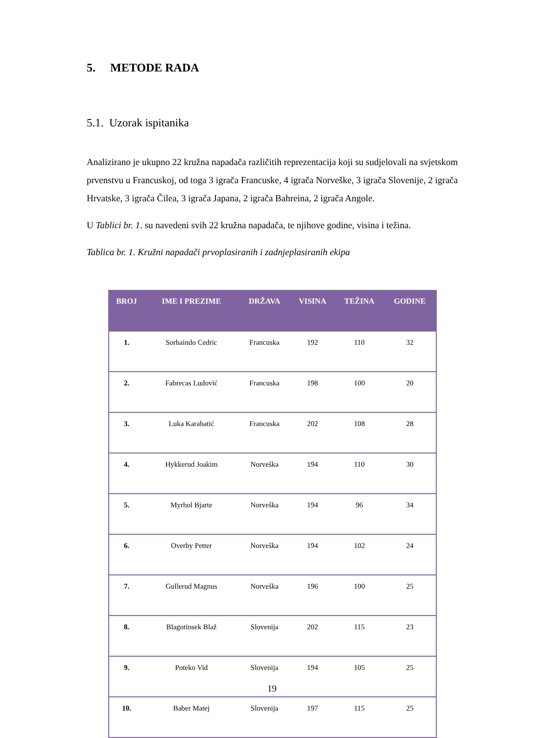5. METODE RADA
5.1. Uzorak ispitanika
Analizirano je ukupno 22 kružna napadača različitih reprezentacija koji su sudjelovali na svjetskom prvenstvu u Francuskoj, od toga 3 igrača Francuske, 4 igrača Norveške, 3 igrača Slovenije, 2 igrača Hrvatske, 3 igrača Čilea, 3 igrača Japana, 2 igrača Bahreina, 2 igrača Angole.
U Tablici br. 1. su navedeni svih 22 kružna napadača, te njihove godine, visina i težina.
Tablica br. 1. Kružni napadači prvoplasiranih i zadnjeplasiranih ekipa
| BROJ | IME I PREZIME | DRŽAVA | VISINA | TEŽINA | GODINE |
| --- | --- | --- | --- | --- | --- |
| 1. | Sorhaindo Cedric | Francuska | 192 | 110 | 32 |
| 2. | Fabrecas Ludović | Francuska | 198 | 100 | 20 |
| 3. | Luka Karabatić | Francuska | 202 | 108 | 28 |
| 4. | Hykkerud Joakim | Norveška | 194 | 110 | 30 |
| 5. | Myrhol Bjarte | Norveška | 194 | 96 | 34 |
| 6. | Overby Petter | Norveška | 194 | 102 | 24 |
| 7. | Gullerud Magnus | Norveška | 196 | 100 | 25 |
| 8. | Blagotinsek Blaž | Slovenija | 202 | 115 | 23 |
| 9. | Poteko Vid | Slovenija | 194 | 105 | 25 |
| 10. | Baber Matej | Slovenija | 197 | 115 | 25 |
19